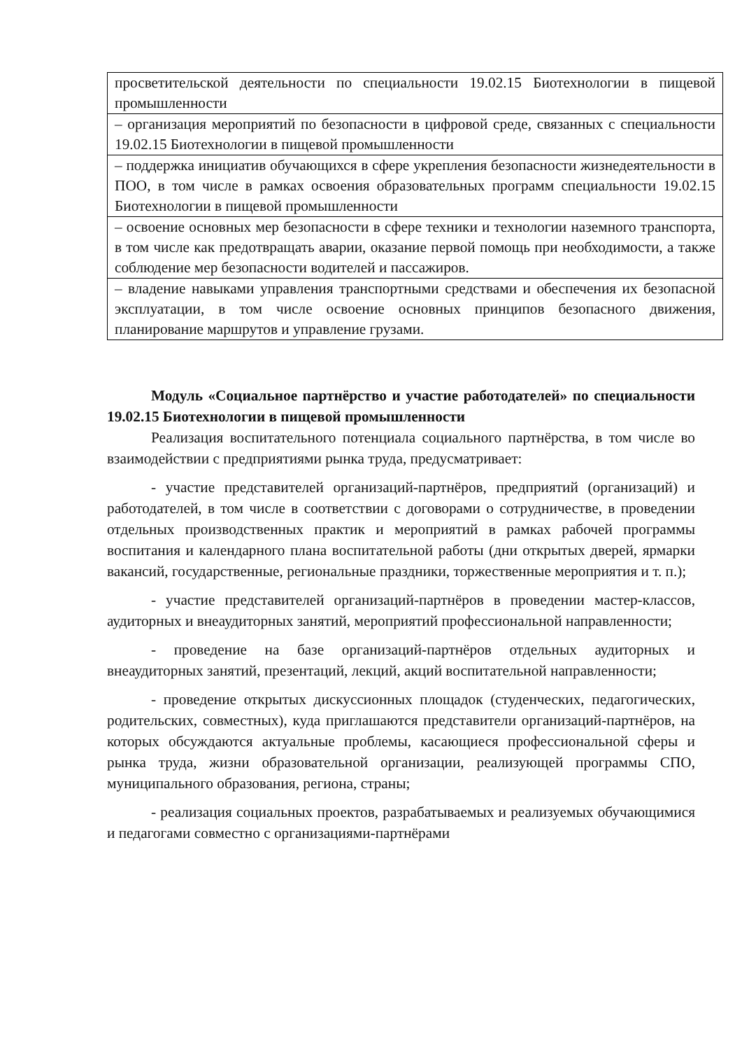| просветительской деятельности по специальности 19.02.15 Биотехнологии в пищевой промышленности |
| – организация мероприятий по безопасности в цифровой среде, связанных с специальности 19.02.15 Биотехнологии в пищевой промышленности |
| – поддержка инициатив обучающихся в сфере укрепления безопасности жизнедеятельности в ПОО, в том числе в рамках освоения образовательных программ специальности 19.02.15 Биотехнологии в пищевой промышленности |
| – освоение основных мер безопасности в сфере техники и технологии наземного транспорта, в том числе как предотвращать аварии, оказание первой помощь при необходимости, а также соблюдение мер безопасности водителей и пассажиров. |
| – владение навыками управления транспортными средствами и обеспечения их безопасной эксплуатации, в том числе освоение основных принципов безопасного движения, планирование маршрутов и управление грузами. |
Модуль «Социальное партнёрство и участие работодателей» по специальности 19.02.15 Биотехнологии в пищевой промышленности
Реализация воспитательного потенциала социального партнёрства, в том числе во взаимодействии с предприятиями рынка труда, предусматривает:
- участие представителей организаций-партнёров, предприятий (организаций) и работодателей, в том числе в соответствии с договорами о сотрудничестве, в проведении отдельных производственных практик и мероприятий в рамках рабочей программы воспитания и календарного плана воспитательной работы (дни открытых дверей, ярмарки вакансий, государственные, региональные праздники, торжественные мероприятия и т. п.);
- участие представителей организаций-партнёров в проведении мастер-классов, аудиторных и внеаудиторных занятий, мероприятий профессиональной направленности;
- проведение на базе организаций-партнёров отдельных аудиторных и внеаудиторных занятий, презентаций, лекций, акций воспитательной направленности;
- проведение открытых дискуссионных площадок (студенческих, педагогических, родительских, совместных), куда приглашаются представители организаций-партнёров, на которых обсуждаются актуальные проблемы, касающиеся профессиональной сферы и рынка труда, жизни образовательной организации, реализующей программы СПО, муниципального образования, региона, страны;
- реализация социальных проектов, разрабатываемых и реализуемых обучающимися и педагогами совместно с организациями-партнёрами